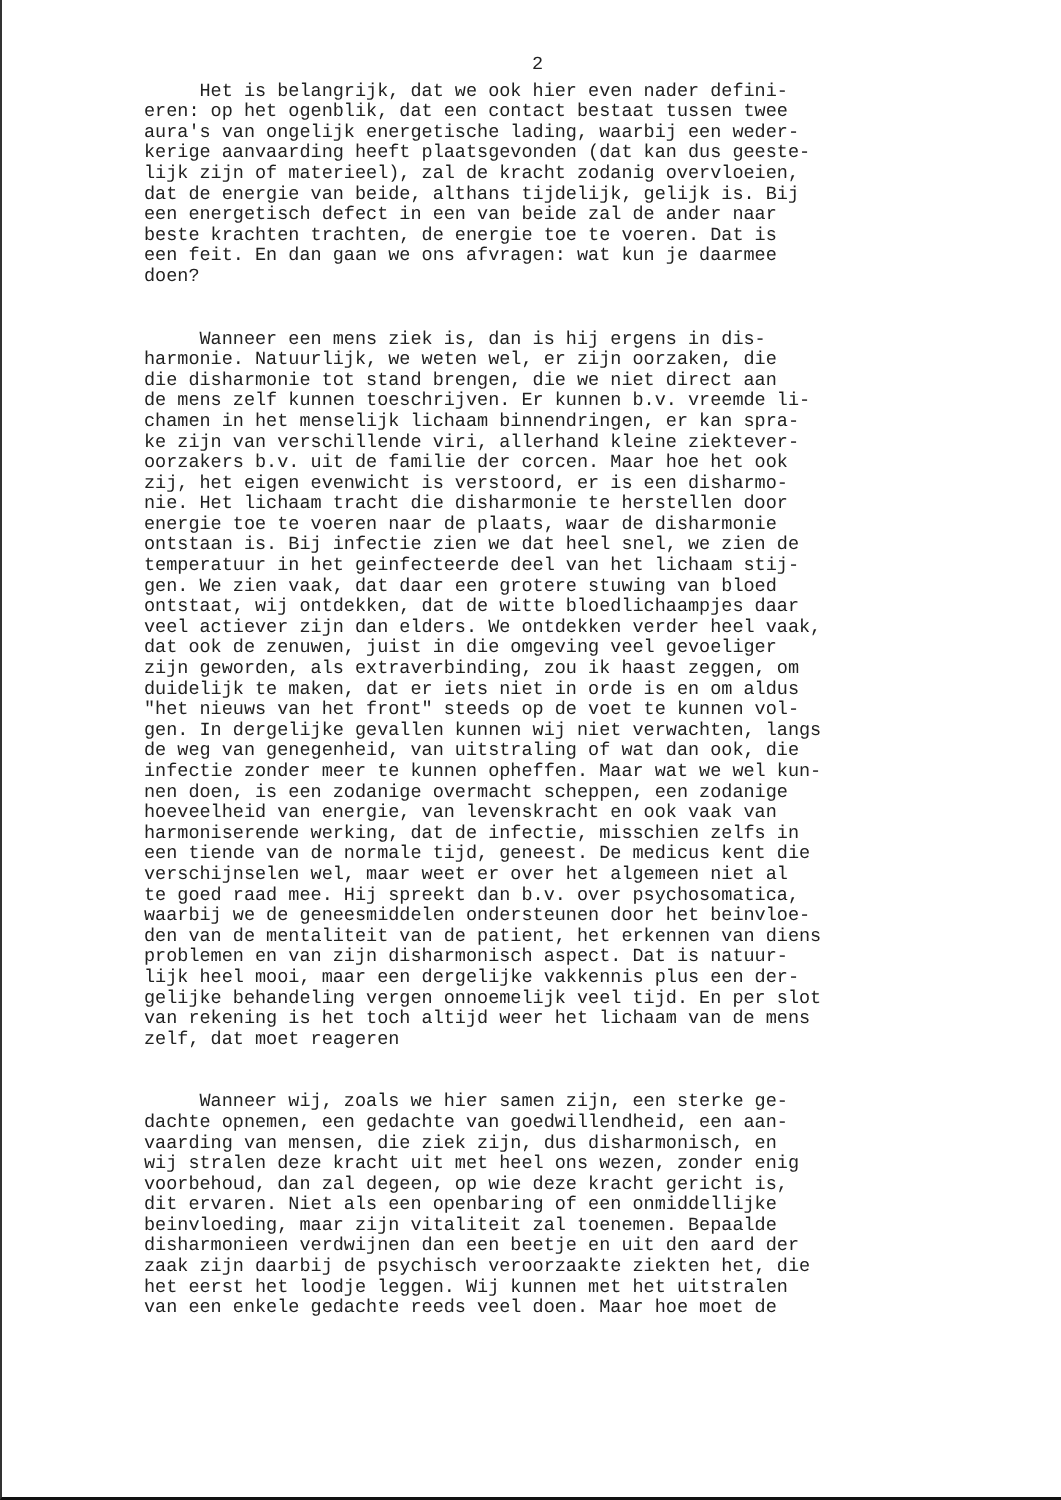2
Het is belangrijk, dat we ook hier even nader defini- eren: op het ogenblik, dat een contact bestaat tussen twee aura's van ongelijk energetische lading, waarbij een weder- kerige aanvaarding heeft plaatsgevonden (dat kan dus geeste- lijk zijn of materieel), zal de kracht zodanig overvloeien, dat de energie van beide, althans tijdelijk, gelijk is. Bij een energetisch defect in een van beide zal de ander naar beste krachten trachten, de energie toe te voeren. Dat is een feit. En dan gaan we ons afvragen: wat kun je daarmee doen?
Wanneer een mens ziek is, dan is hij ergens in dis- harmonie. Natuurlijk, we weten wel, er zijn oorzaken, die die disharmonie tot stand brengen, die we niet direct aan de mens zelf kunnen toeschrijven. Er kunnen b.v. vreemde li- chamen in het menselijk lichaam binnendringen, er kan spra- ke zijn van verschillende viri, allerhand kleine ziektever- oorzakers b.v. uit de familie der corcen. Maar hoe het ook zij, het eigen evenwicht is verstoord, er is een disharmo- nie. Het lichaam tracht die disharmonie te herstellen door energie toe te voeren naar de plaats, waar de disharmonie ontstaan is. Bij infectie zien we dat heel snel, we zien de temperatuur in het geinfecteerde deel van het lichaam stij- gen. We zien vaak, dat daar een grotere stuwing van bloed ontstaat, wij ontdekken, dat de witte bloedlichaampjes daar veel actiever zijn dan elders. We ontdekken verder heel vaak, dat ook de zenuwen, juist in die omgeving veel gevoeliger zijn geworden, als extraverbinding, zou ik haast zeggen, om duidelijk te maken, dat er iets niet in orde is en om aldus "het nieuws van het front" steeds op de voet te kunnen vol- gen. In dergelijke gevallen kunnen wij niet verwachten, langs de weg van genegenheid, van uitstraling of wat dan ook, die infectie zonder meer te kunnen opheffen. Maar wat we wel kun- nen doen, is een zodanige overmacht scheppen, een zodanige hoeveelheid van energie, van levenskracht en ook vaak van harmoniserende werking, dat de infectie, misschien zelfs in een tiende van de normale tijd, geneest. De medicus kent die verschijnselen wel, maar weet er over het algemeen niet al te goed raad mee. Hij spreekt dan b.v. over psychosomatica, waarbij we de geneesmiddelen ondersteunen door het beinvloe- den van de mentaliteit van de patient, het erkennen van diens problemen en van zijn disharmonisch aspect. Dat is natuur- lijk heel mooi, maar een dergelijke vakkennis plus een der- gelijke behandeling vergen onnoemelijk veel tijd. En per slot van rekening is het toch altijd weer het lichaam van de mens zelf, dat moet reageren
Wanneer wij, zoals we hier samen zijn, een sterke ge- dachte opnemen, een gedachte van goedwillendheid, een aan- vaarding van mensen, die ziek zijn, dus disharmonisch, en wij stralen deze kracht uit met heel ons wezen, zonder enig voorbehoud, dan zal degeen, op wie deze kracht gericht is, dit ervaren. Niet als een openbaring of een onmiddellijke beinvloeding, maar zijn vitaliteit zal toenemen. Bepaalde disharmonieen verdwijnen dan een beetje en uit den aard der zaak zijn daarbij de psychisch veroorzaakte ziekten het, die het eerst het loodje leggen. Wij kunnen met het uitstralen van een enkele gedachte reeds veel doen. Maar hoe moet de